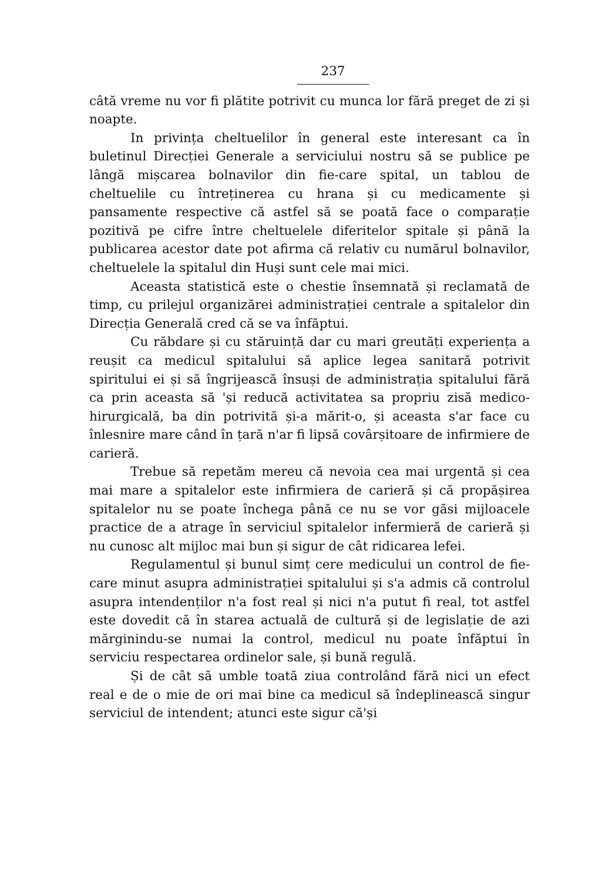237
câtă vreme nu vor fi plătite potrivit cu munca lor fără preget de zi și noapte.
In privința cheltuelilor în general este interesant ca în buletinul Direcției Generale a serviciului nostru să se publice pe lângă mișcarea bolnavilor din fie-care spital, un tablou de cheltuelile cu întreținerea cu hrana și cu medicamente și pansamente respective că astfel să se poată face o comparație pozitivă pe cifre între cheltuelele diferitelor spitale și până la publicarea acestor date pot afirma că relativ cu numărul bolnavilor, cheltuelele la spitalul din Huși sunt cele mai mici.
Aceasta statistică este o chestie însemnată și reclamată de timp, cu prilejul organizărei administrației centrale a spitalelor din Direcția Generală cred că se va înfăptui.
Cu răbdare și cu stăruință dar cu mari greutăți experiența a reușit ca medicul spitalului să aplice legea sanitară potrivit spiritului ei și să îngrijească însuși de administrația spitalului fără ca prin aceasta să 'și reducă activitatea sa propriu zisă medico-hirurgicală, ba din potrivită și-a mărit-o, și aceasta s'ar face cu înlesnire mare când în țară n'ar fi lipsă covârșitoare de infirmiere de carieră.
Trebue să repetăm mereu că nevoia cea mai urgentă și cea mai mare a spitalelor este infirmiera de carieră și că propășirea spitalelor nu se poate închega până ce nu se vor găsi mijloacele practice de a atrage în serviciul spitalelor infermieră de carieră și nu cunosc alt mijloc mai bun și sigur de cât ridicarea lefei.
Regulamentul și bunul simț cere medicului un control de fie-care minut asupra administrației spitalului și s'a admis că controlul asupra intendenților n'a fost real și nici n'a putut fi real, tot astfel este dovedit că în starea actuală de cultură și de legislație de azi mărginindu-se numai la control, medicul nu poate înfăptui în serviciu respectarea ordinelor sale, și bună regulă.
Și de cât să umble toată ziua controlând fără nici un efect real e de o mie de ori mai bine ca medicul să îndeplinească singur serviciul de intendent; atunci este sigur că'și